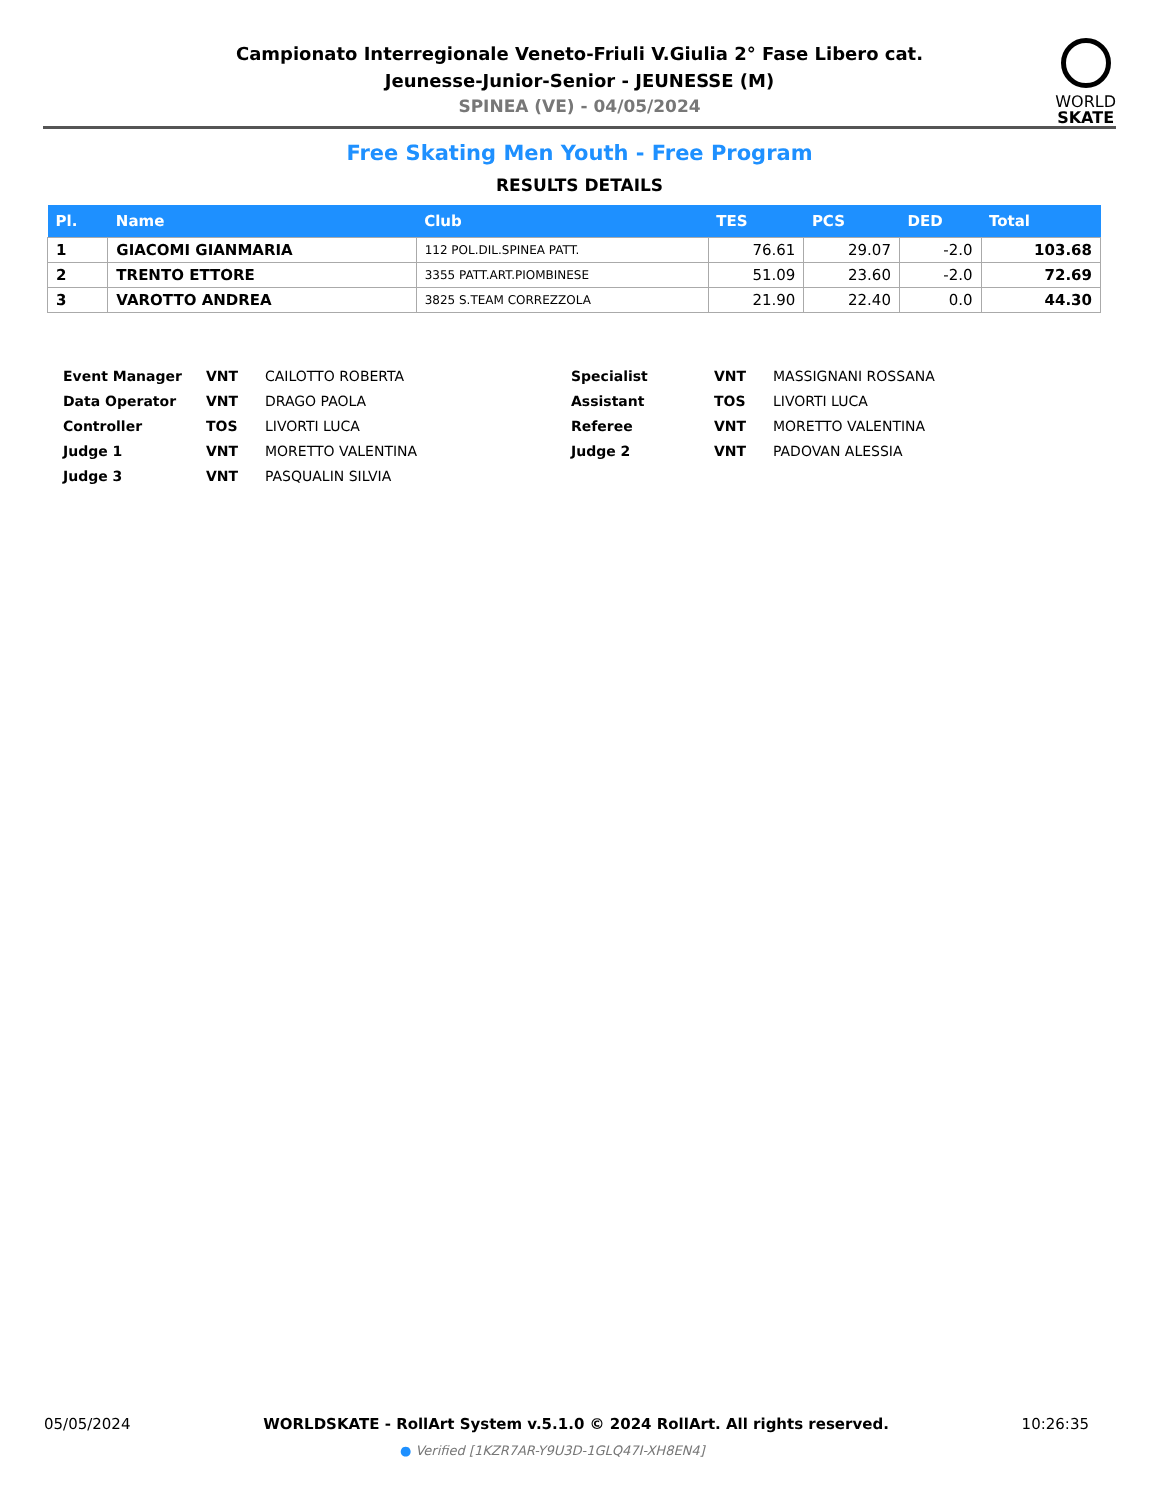Campionato Interregionale Veneto-Friuli V.Giulia 2° Fase Libero cat.
Jeunesse-Junior-Senior - JEUNESSE (M)
SPINEA (VE) - 04/05/2024
WORLD
SKATE
Free Skating Men Youth - Free Program
RESULTS DETAILS
| Pl. | Name | Club | TES | PCS | DED | Total |
| --- | --- | --- | --- | --- | --- | --- |
| 1 | GIACOMI GIANMARIA | 112 POL.DIL.SPINEA PATT. | 76.61 | 29.07 | -2.0 | 103.68 |
| 2 | TRENTO ETTORE | 3355 PATT.ART.PIOMBINESE | 51.09 | 23.60 | -2.0 | 72.69 |
| 3 | VAROTTO ANDREA | 3825 S.TEAM CORREZZOLA | 21.90 | 22.40 | 0.0 | 44.30 |
| Event Manager | VNT | CAILOTTO ROBERTA | Specialist | VNT | MASSIGNANI ROSSANA |
| Data Operator | VNT | DRAGO PAOLA | Assistant | TOS | LIVORTI LUCA |
| Controller | TOS | LIVORTI LUCA | Referee | VNT | MORETTO VALENTINA |
| Judge 1 | VNT | MORETTO VALENTINA | Judge 2 | VNT | PADOVAN ALESSIA |
| Judge 3 | VNT | PASQUALIN SILVIA | | | |
05/05/2024 WORLDSKATE - RollArt System v.5.1.0 © 2024 RollArt. All rights reserved. 10:26:35
● Verified [1KZR7AR-Y9U3D-1GLQ47I-XH8EN4]